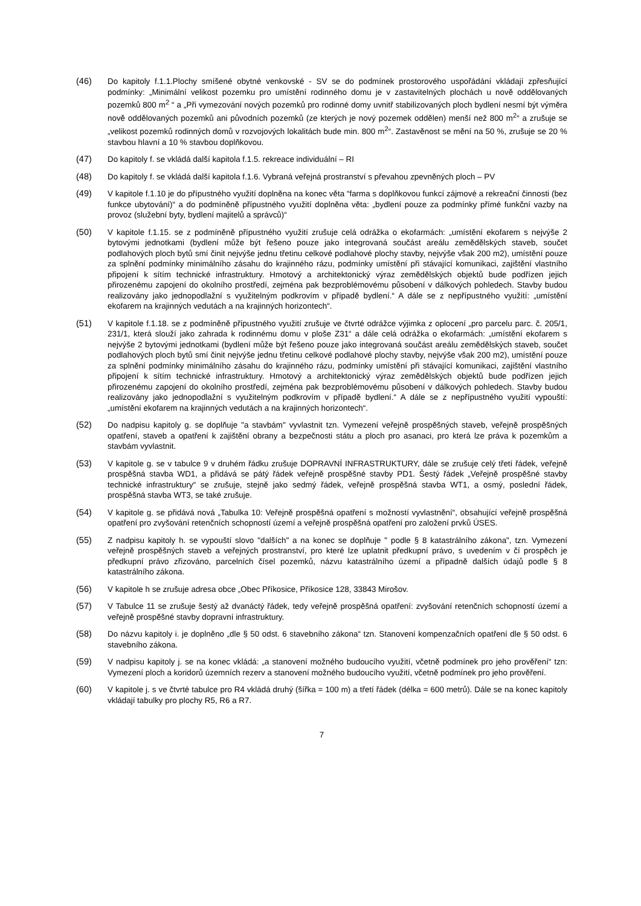(46) Do kapitoly f.1.1.Plochy smíšené obytné venkovské - SV se do podmínek prostorového uspořádání vkládají zpřesňující podmínky: „Minimální velikost pozemku pro umístění rodinného domu je v zastavitelných plochách u nově oddělovaných pozemků 800 m<sup>2</sup> “ a „Při vymezování nových pozemků pro rodinné domy uvnitř stabilizovaných ploch bydlení nesmí být výměra nově oddělovaných pozemků ani původních pozemků (ze kterých je nový pozemek oddělen) menší než 800 m<sup>2</sup>“ a zrušuje se „velikost pozemků rodinných domů v rozvojových lokalitách bude min. 800 m<sup>2</sup>“. Zastavěnost se mění na 50 %, zrušuje se 20 % stavbou hlavní a 10 % stavbou doplňkovou.
(47) Do kapitoly f. se vkládá další kapitola f.1.5. rekreace individuální – RI
(48) Do kapitoly f. se vkládá další kapitola f.1.6. Vybraná veřejná prostranství s převahou zpevněných ploch – PV
(49) V kapitole f.1.10 je do přípustného využití doplněna na konec věta “farma s doplňkovou funkcí zájmové a rekreační činnosti (bez funkce ubytování)“ a do podmíněně přípustného využití doplněna věta: „bydlení pouze za podmínky přímé funkční vazby na provoz (služební byty, bydlení majitelů a správců)“
(50) V kapitole f.1.15. se z podmíněně přípustného využití zrušuje celá odrážka o ekofarmách: „umístění ekofarem s nejvýše 2 bytovými jednotkami (bydlení může být řešeno pouze jako integrovaná součást areálu zemědělských staveb, součet podlahových ploch bytů smí činit nejvýše jednu třetinu celkové podlahové plochy stavby, nejvýše však 200 m2), umístění pouze za splnění podmínky minimálního zásahu do krajinného rázu, podmínky umístění při stávající komunikaci, zajištění vlastního připojení k sítím technické infrastruktury. Hmotový a architektonický výraz zemědělských objektů bude podřízen jejich přirozenému zapojení do okolního prostředí, zejména pak bezproblémovému působení v dálkových pohledech. Stavby budou realizovány jako jednopodlažní s využitelným podkrovím v případě bydlení.“ A dále se z nepřípustného využití: „umístění ekofarem na krajinných vedutách a na krajinných horizontech“.
(51) V kapitole f.1.18. se z podmíněně přípustného využití zrušuje ve čtvrté odrážce výjimka z oplocení „pro parcelu parc. č. 205/1, 231/1, která slouží jako zahrada k rodinnému domu v ploše Z31“ a dále celá odrážka o ekofarmách: „umístění ekofarem s nejvýše 2 bytovými jednotkami (bydlení může být řešeno pouze jako integrovaná součást areálu zemědělských staveb, součet podlahových ploch bytů smí činit nejvýše jednu třetinu celkové podlahové plochy stavby, nejvýše však 200 m2), umístění pouze za splnění podmínky minimálního zásahu do krajinného rázu, podmínky umístění při stávající komunikaci, zajištění vlastního připojení k sítím technické infrastruktury. Hmotový a architektonický výraz zemědělských objektů bude podřízen jejich přirozenému zapojení do okolního prostředí, zejména pak bezproblémovému působení v dálkových pohledech. Stavby budou realizovány jako jednopodlažní s využitelným podkrovím v případě bydlení.“ A dále se z nepřípustného využití vypouští: „umístění ekofarem na krajinných vedutách a na krajinných horizontech“.
(52) Do nadpisu kapitoly g. se doplňuje "a stavbám" vyvlastnit tzn. Vymezení veřejně prospěšných staveb, veřejně prospěšných opatření, staveb a opatření k zajištění obrany a bezpečnosti státu a ploch pro asanaci, pro která lze práva k pozemkům a stavbám vyvlastnit.
(53) V kapitole g. se v tabulce 9 v druhém řádku zrušuje DOPRAVNÍ INFRASTRUKTURY, dále se zrušuje celý třetí řádek, veřejně prospěšná stavba WD1, a přidává se pátý řádek veřejně prospěšné stavby PD1. Šestý řádek „Veřejně prospěšné stavby technické infrastruktury“ se zrušuje, stejně jako sedmý řádek, veřejně prospěšná stavba WT1, a osmý, poslední řádek, prospěšná stavba WT3, se také zrušuje.
(54) V kapitole g. se přidává nová „Tabulka 10: Veřejně prospěšná opatření s možností vyvlastnění“, obsahující veřejně prospěšná opatření pro zvyšování retenčních schopností území a veřejně prospěšná opatření pro založení prvků ÚSES.
(55) Z nadpisu kapitoly h. se vypouští slovo "dalších" a na konec se doplňuje " podle § 8 katastrálního zákona", tzn. Vymezení veřejně prospěšných staveb a veřejných prostranství, pro které lze uplatnit předkupní právo, s uvedením v čí prospěch je předkupní právo zřizováno, parcelních čísel pozemků, názvu katastrálního území a případně dalších údajů podle § 8 katastrálního zákona.
(56) V kapitole h se zrušuje adresa obce „Obec Příkosice, Příkosice 128, 33843 Mirošov.
(57) V Tabulce 11 se zrušuje šestý až dvanáctý řádek, tedy veřejně prospěšná opatření: zvyšování retenčních schopností území a veřejně prospěšné stavby dopravní infrastruktury.
(58) Do názvu kapitoly i. je doplněno „dle § 50 odst. 6 stavebního zákona“ tzn. Stanovení kompenzačních opatření dle § 50 odst. 6 stavebního zákona.
(59) V nadpisu kapitoly j. se na konec vkládá: „a stanovení možného budoucího využití, včetně podmínek pro jeho prověření“ tzn: Vymezení ploch a koridorů územních rezerv a stanovení možného budoucího využití, včetně podmínek pro jeho prověření.
(60) V kapitole j. s ve čtvrté tabulce pro R4 vkládá druhý (šířka = 100 m) a třetí řádek (délka = 600 metrů). Dále se na konec kapitoly vkládají tabulky pro plochy R5, R6 a R7.
7